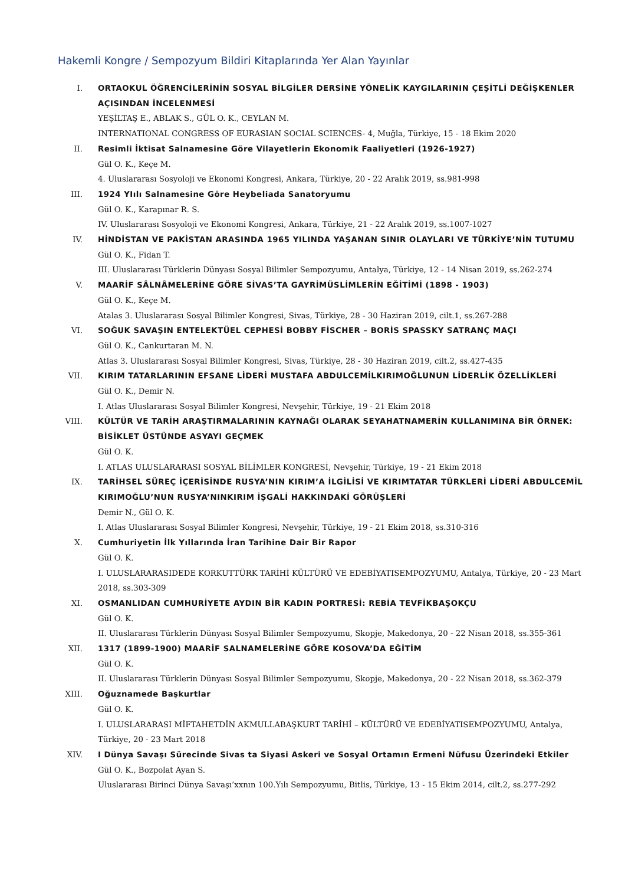Hakemli Kongre / Sempozyum Bildiri Kitaplarında Yer Alan Yayınlar
I. ORTAOKUL ÖĞRENCİLERİNİN SOSYAL BİLGİLER DERSİNE YÖNELİK KAYGILARININ ÇEŞİTLİ DEĞİŞKENLER AÇISINDAN İNCELENMESİ
YEŞİLTAŞ E., ABLAK S., GÜL O. K., CEYLAN M.
INTERNATIONAL CONGRESS OF EURASIAN SOCIAL SCIENCES- 4, Muğla, Türkiye, 15 - 18 Ekim 2020
II. Resimli İktisat Salnamesine Göre Vilayetlerin Ekonomik Faaliyetleri (1926-1927)
Gül O. K., Keçe M.
4. Uluslararası Sosyoloji ve Ekonomi Kongresi, Ankara, Türkiye, 20 - 22 Aralık 2019, ss.981-998
III. 1924 YIılı Salnamesine Göre Heybeliada Sanatoryumu
Gül O. K., Karapınar R. S.
IV. Uluslararası Sosyoloji ve Ekonomi Kongresi, Ankara, Türkiye, 21 - 22 Aralık 2019, ss.1007-1027
IV. HİNDİSTAN VE PAKİSTAN ARASINDA 1965 YILINDA YAŞANAN SINIR OLAYLARI VE TÜRKİYE’NİN TUTUMU
Gül O. K., Fidan T.
III. Uluslararası Türklerin Dünyası Sosyal Bilimler Sempozyumu, Antalya, Türkiye, 12 - 14 Nisan 2019, ss.262-274
V. MAARİF SÂLNÂMELERİNE GÖRE SİVAS’TA GAYRİMÜSLİMLERİN EĞİTİMİ (1898 - 1903)
Gül O. K., Keçe M.
Atalas 3. Uluslararası Sosyal Bilimler Kongresi, Sivas, Türkiye, 28 - 30 Haziran 2019, cilt.1, ss.267-288
VI. SOĞUK SAVAŞIN ENTELEKTÜEL CEPHESİ BOBBY FİSCHER – BORİS SPASSKY SATRANÇ MAÇI
Gül O. K., Cankurtaran M. N.
Atlas 3. Uluslararası Sosyal Bilimler Kongresi, Sivas, Türkiye, 28 - 30 Haziran 2019, cilt.2, ss.427-435
VII. KIRIM TATARLARININ EFSANE LİDERİ MUSTAFA ABDULCEMİLKIRIMOĞLUNUN LİDERLİK ÖZELLİKLERİ
Gül O. K., Demir N.
I. Atlas Uluslararası Sosyal Bilimler Kongresi, Nevşehir, Türkiye, 19 - 21 Ekim 2018
VIII. KÜLTÜR VE TARİH ARAŞTIRMALARININ KAYNAĞI OLARAK SEYAHATNAMERİN KULLANIMINA BİR ÖRNEK: BİSİKLET ÜSTÜNDE ASYAYI GEÇMEK
Gül O. K.
I. ATLAS ULUSLARARASI SOSYAL BİLİMLER KONGRESİ, Nevşehir, Türkiye, 19 - 21 Ekim 2018
IX. TARİHSEL SÜREÇ İÇERİSİNDE RUSYA’NIN KIRIM’A İLGİLİSİ VE KIRIMTATAR TÜRKLERİ LİDERİ ABDULCEMİL KIRIMOĞLU’NUN RUSYA’NINKIRIM İŞGALİ HAKKINDAKİ GÖRÜŞLERİ
Demir N., Gül O. K.
I. Atlas Uluslararası Sosyal Bilimler Kongresi, Nevşehir, Türkiye, 19 - 21 Ekim 2018, ss.310-316
X. Cumhuriyetin İlk Yıllarında İran Tarihine Dair Bir Rapor
Gül O. K.
I. ULUSLARARASIDEDE KORKUTTÜRK TARİHİ KÜLTÜRÜ VE EDEBİYATISEMPOZYUMU, Antalya, Türkiye, 20 - 23 Mart 2018, ss.303-309
XI. OSMANLIDAN CUMHURİYETE AYDIN BİR KADIN PORTRESİ: REBİA TEVFİKBAŞOKÇU
Gül O. K.
II. Uluslararası Türklerin Dünyası Sosyal Bilimler Sempozyumu, Skopje, Makedonya, 20 - 22 Nisan 2018, ss.355-361
XII. 1317 (1899-1900) MAARİF SALNAMELERİNE GÖRE KOSOVA’DA EĞİTİM
Gül O. K.
II. Uluslararası Türklerin Dünyası Sosyal Bilimler Sempozyumu, Skopje, Makedonya, 20 - 22 Nisan 2018, ss.362-379
XIII. Oğuznamede Başkurtlar
Gül O. K.
I. ULUSLARARASI MİFTAHETDİN AKMULLABAŞKURT TARİHİ – KÜLTÜRÜ VE EDEBİYATISEMPOZYUMU, Antalya, Türkiye, 20 - 23 Mart 2018
XIV. I Dünya Savaşı Sürecinde Sivas ta Siyasi Askeri ve Sosyal Ortamın Ermeni Nüfusu Üzerindeki Etkiler
Gül O. K., Bozpolat Ayan S.
Uluslararası Birinci Dünya Savaşı’xxnın 100.Yılı Sempozyumu, Bitlis, Türkiye, 13 - 15 Ekim 2014, cilt.2, ss.277-292